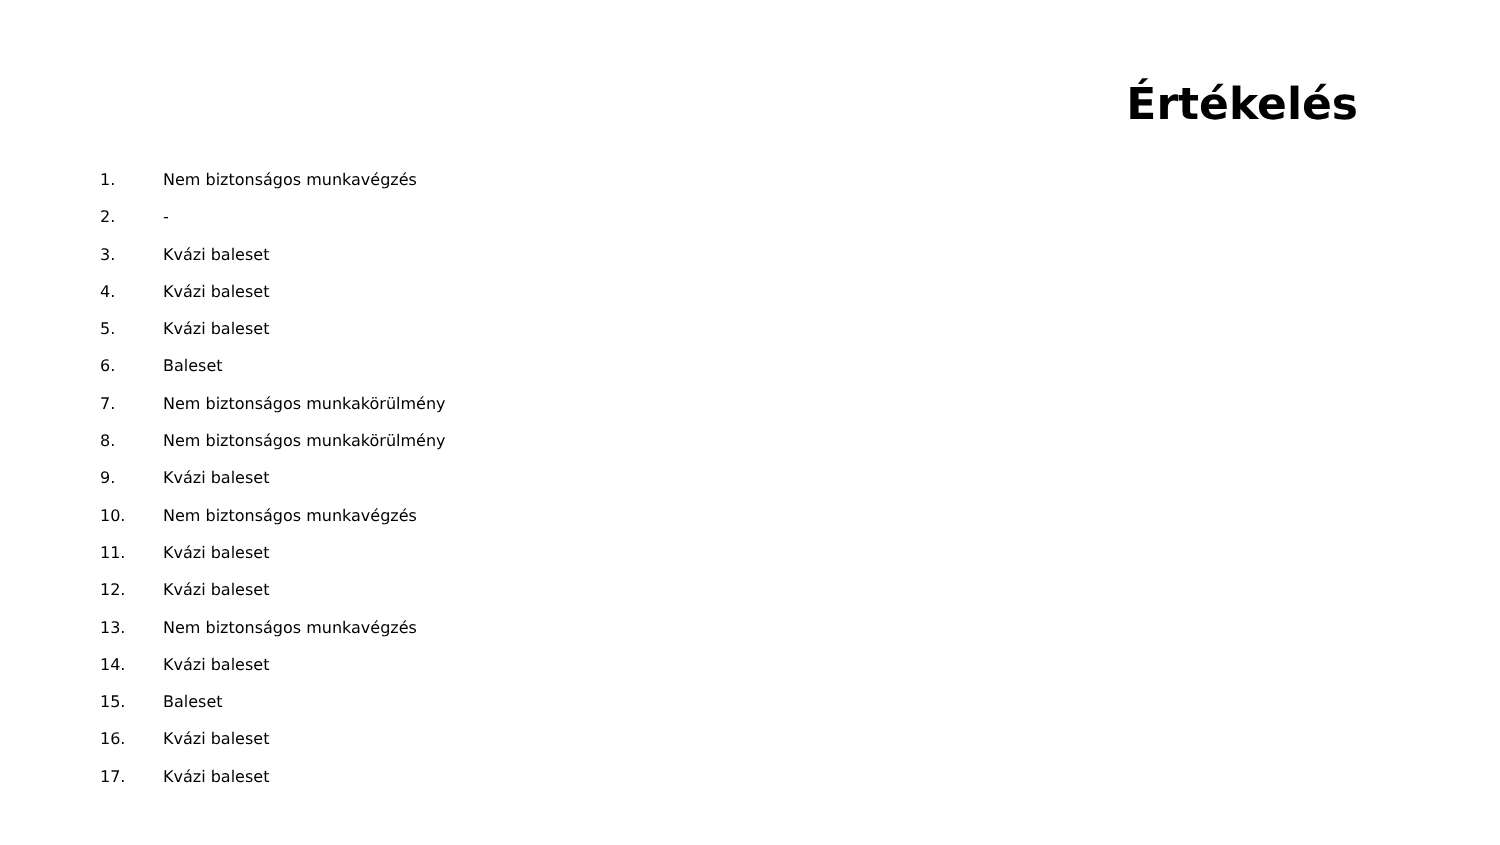Értékelés
1. Nem biztonságos munkavégzés
2. -
3. Kvázi baleset
4. Kvázi baleset
5. Kvázi baleset
6. Baleset
7. Nem biztonságos munkakörülmény
8. Nem biztonságos munkakörülmény
9. Kvázi baleset
10. Nem biztonságos munkavégzés
11. Kvázi baleset
12. Kvázi baleset
13. Nem biztonságos munkavégzés
14. Kvázi baleset
15. Baleset
16. Kvázi baleset
17. Kvázi baleset